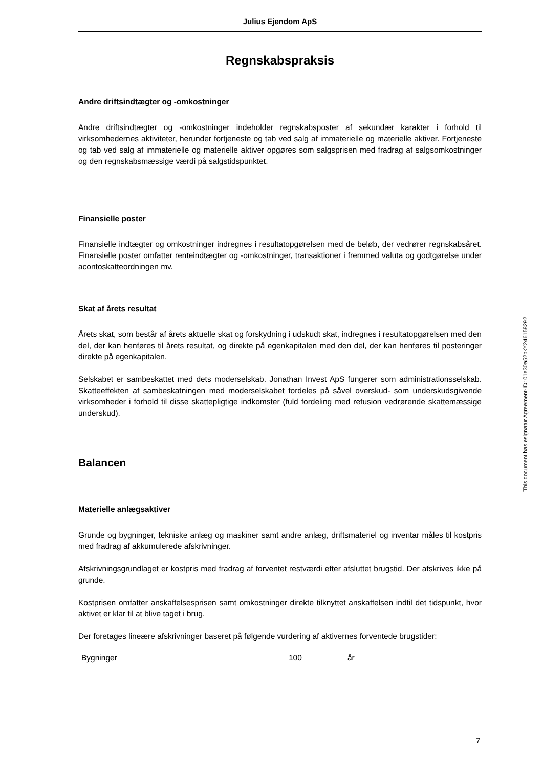Julius Ejendom ApS
Regnskabspraksis
Andre driftsindtægter og -omkostninger
Andre driftsindtægter og -omkostninger indeholder regnskabsposter af sekundær karakter i forhold til virksomhedernes aktiviteter, herunder fortjeneste og tab ved salg af immaterielle og materielle aktiver. Fortjeneste og tab ved salg af immaterielle og materielle aktiver opgøres som salgsprisen med fradrag af salgsomkostninger og den regnskabsmæssige værdi på salgstidspunktet.
Finansielle poster
Finansielle indtægter og omkostninger indregnes i resultatopgørelsen med de beløb, der vedrører regnskabsåret. Finansielle poster omfatter renteindtægter og -omkostninger, transaktioner i fremmed valuta og godtgørelse under acontoskatteordningen mv.
Skat af årets resultat
Årets skat, som består af årets aktuelle skat og forskydning i udskudt skat, indregnes i resultatopgørelsen med den del, der kan henføres til årets resultat, og direkte på egenkapitalen med den del, der kan henføres til posteringer direkte på egenkapitalen.
Selskabet er sambeskattet med dets moderselskab. Jonathan Invest ApS fungerer som administrationsselskab. Skatteeffekten af sambeskatningen med moderselskabet fordeles på såvel overskud- som underskudsgivende virksomheder i forhold til disse skattepligtige indkomster (fuld fordeling med refusion vedrørende skattemæssige underskud).
Balancen
Materielle anlægsaktiver
Grunde og bygninger, tekniske anlæg og maskiner samt andre anlæg, driftsmateriel og inventar måles til kostpris med fradrag af akkumulerede afskrivninger.
Afskrivningsgrundlaget er kostpris med fradrag af forventet restværdi efter afsluttet brugstid. Der afskrives ikke på grunde.
Kostprisen omfatter anskaffelsesprisen samt omkostninger direkte tilknyttet anskaffelsen indtil det tidspunkt, hvor aktivet er klar til at blive taget i brug.
Der foretages lineære afskrivninger baseret på følgende vurdering af aktivernes forventede brugstider:
| Bygninger | 100 | år |
This document has esignatur Agreement-ID: 01e30a52pkY246158292
7